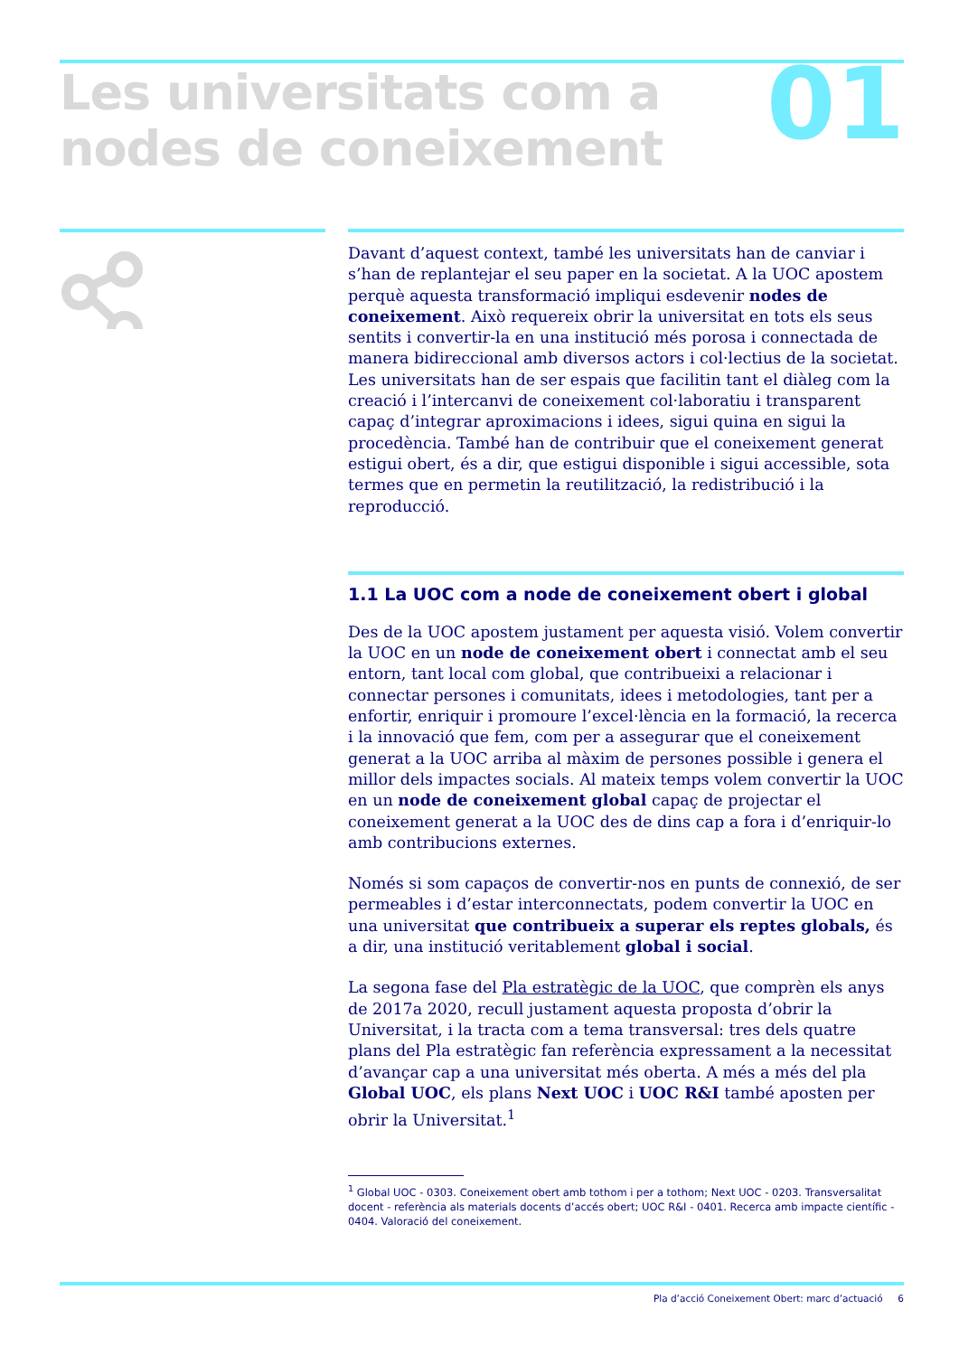Les universitats com a
nodes de coneixement
01
Davant d’aquest context, també les universitats han de canviar i s’han de replantejar el seu paper en la societat. A la UOC apostem perquè aquesta transformació impliqui esdevenir nodes de coneixement. Això requereix obrir la universitat en tots els seus sentits i convertir-la en una institució més porosa i connectada de manera bidireccional amb diversos actors i col·lectius de la societat. Les universitats han de ser espais que facilitin tant el diàleg com la creació i l’intercanvi de coneixement col·laboratiu i transparent capaç d’integrar aproximacions i idees, sigui quina en sigui la procedència. També han de contribuir que el coneixement generat estigui obert, és a dir, que estigui disponible i sigui accessible, sota termes que en permetin la reutilització, la redistribució i la reproducció.
1.1 La UOC com a node de coneixement obert i global
Des de la UOC apostem justament per aquesta visió. Volem convertir la UOC en un node de coneixement obert i connectat amb el seu entorn, tant local com global, que contribueixi a relacionar i connectar persones i comunitats, idees i metodologies, tant per a enfortir, enriquir i promoure l’excel·lència en la formació, la recerca i la innovació que fem, com per a assegurar que el coneixement generat a la UOC arriba al màxim de persones possible i genera el millor dels impactes socials. Al mateix temps volem convertir la UOC en un node de coneixement global capaç de projectar el coneixement generat a la UOC des de dins cap a fora i d’enriquir-lo amb contribucions externes.
Només si som capaços de convertir-nos en punts de connexió, de ser permeables i d’estar interconnectats, podem convertir la UOC en una universitat que contribueix a superar els reptes globals, és a dir, una institució veritablement global i social.
La segona fase del Pla estratègic de la UOC, que comprèn els anys de 2017a 2020, recull justament aquesta proposta d’obrir la Universitat, i la tracta com a tema transversal: tres dels quatre plans del Pla estratègic fan referència expressament a la necessitat d’avançar cap a una universitat més oberta. A més a més del pla Global UOC, els plans Next UOC i UOC R&I també aposten per obrir la Universitat.<sup>1</sup>
<sup>1</sup> Global UOC - 0303. Coneixement obert amb tothom i per a tothom; Next UOC - 0203. Transversalitat docent - referència als materials docents d’accés obert; UOC R&I - 0401. Recerca amb impacte científic - 0404. Valoració del coneixement.
Pla d’acció Coneixement Obert: marc d’actuació 6